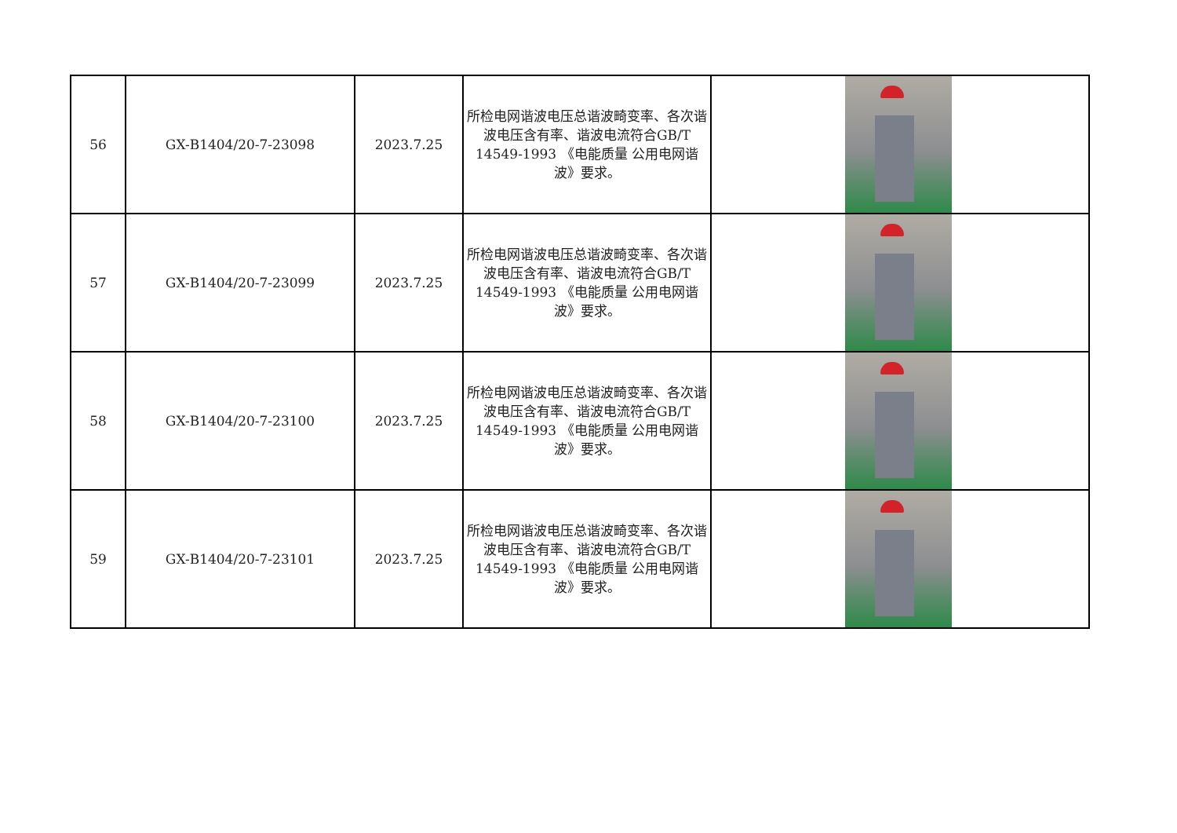| 56 | GX-B1404/20-7-23098 | 2023.7.25 | 所检电网谐波电压总谐波畸变率、各次谐波电压含有率、谐波电流符合GB/T 14549-1993 《电能质量 公用电网谐波》要求。 | |
| 57 | GX-B1404/20-7-23099 | 2023.7.25 | 所检电网谐波电压总谐波畸变率、各次谐波电压含有率、谐波电流符合GB/T 14549-1993 《电能质量 公用电网谐波》要求。 | |
| 58 | GX-B1404/20-7-23100 | 2023.7.25 | 所检电网谐波电压总谐波畸变率、各次谐波电压含有率、谐波电流符合GB/T 14549-1993 《电能质量 公用电网谐波》要求。 | |
| 59 | GX-B1404/20-7-23101 | 2023.7.25 | 所检电网谐波电压总谐波畸变率、各次谐波电压含有率、谐波电流符合GB/T 14549-1993 《电能质量 公用电网谐波》要求。 | |